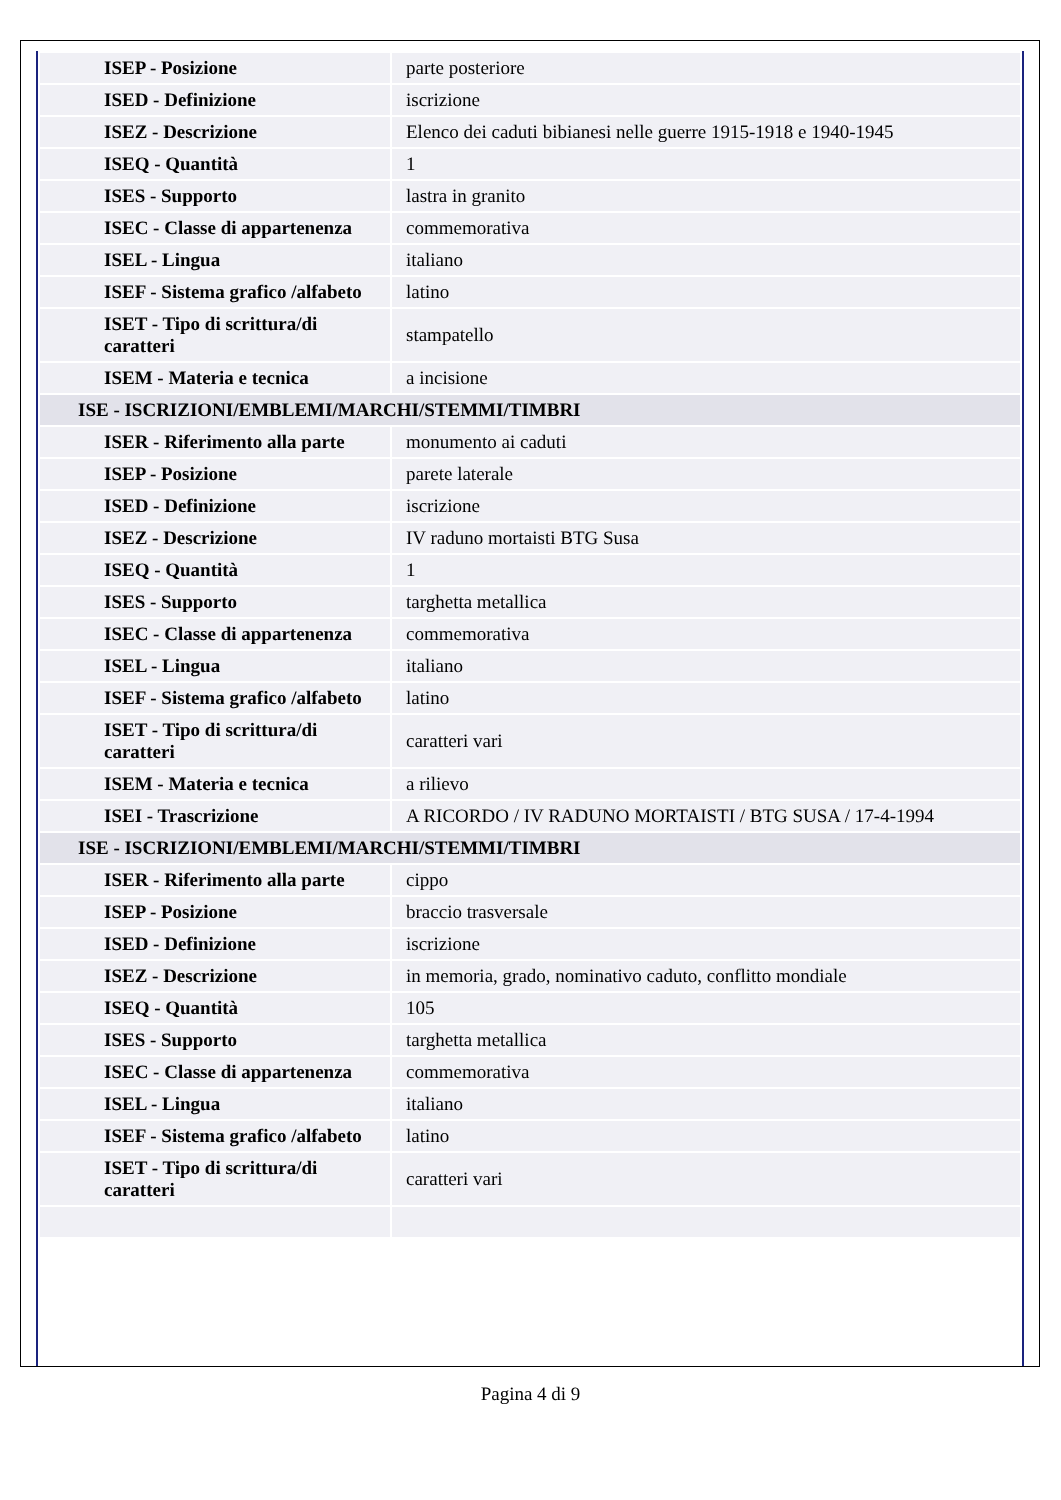| ISEP - Posizione | parte posteriore |
| ISED - Definizione | iscrizione |
| ISEZ - Descrizione | Elenco dei caduti bibianesi nelle guerre 1915-1918 e 1940-1945 |
| ISEQ - Quantità | 1 |
| ISES - Supporto | lastra in granito |
| ISEC - Classe di appartenenza | commemorativa |
| ISEL - Lingua | italiano |
| ISEF - Sistema grafico /alfabeto | latino |
| ISET - Tipo di scrittura/di caratteri | stampatello |
| ISEM - Materia e tecnica | a incisione |
| ISE - ISCRIZIONI/EMBLEMI/MARCHI/STEMMI/TIMBRI | |
| ISER - Riferimento alla parte | monumento ai caduti |
| ISEP - Posizione | parete laterale |
| ISED - Definizione | iscrizione |
| ISEZ - Descrizione | IV raduno mortaisti BTG Susa |
| ISEQ - Quantità | 1 |
| ISES - Supporto | targhetta metallica |
| ISEC - Classe di appartenenza | commemorativa |
| ISEL - Lingua | italiano |
| ISEF - Sistema grafico /alfabeto | latino |
| ISET - Tipo di scrittura/di caratteri | caratteri vari |
| ISEM - Materia e tecnica | a rilievo |
| ISEI - Trascrizione | A RICORDO / IV RADUNO MORTAISTI / BTG SUSA / 17-4-1994 |
| ISE - ISCRIZIONI/EMBLEMI/MARCHI/STEMMI/TIMBRI | |
| ISER - Riferimento alla parte | cippo |
| ISEP - Posizione | braccio trasversale |
| ISED - Definizione | iscrizione |
| ISEZ - Descrizione | in memoria, grado, nominativo caduto, conflitto mondiale |
| ISEQ - Quantità | 105 |
| ISES - Supporto | targhetta metallica |
| ISEC - Classe di appartenenza | commemorativa |
| ISEL - Lingua | italiano |
| ISEF - Sistema grafico /alfabeto | latino |
| ISET - Tipo di scrittura/di caratteri | caratteri vari |
Pagina 4 di 9